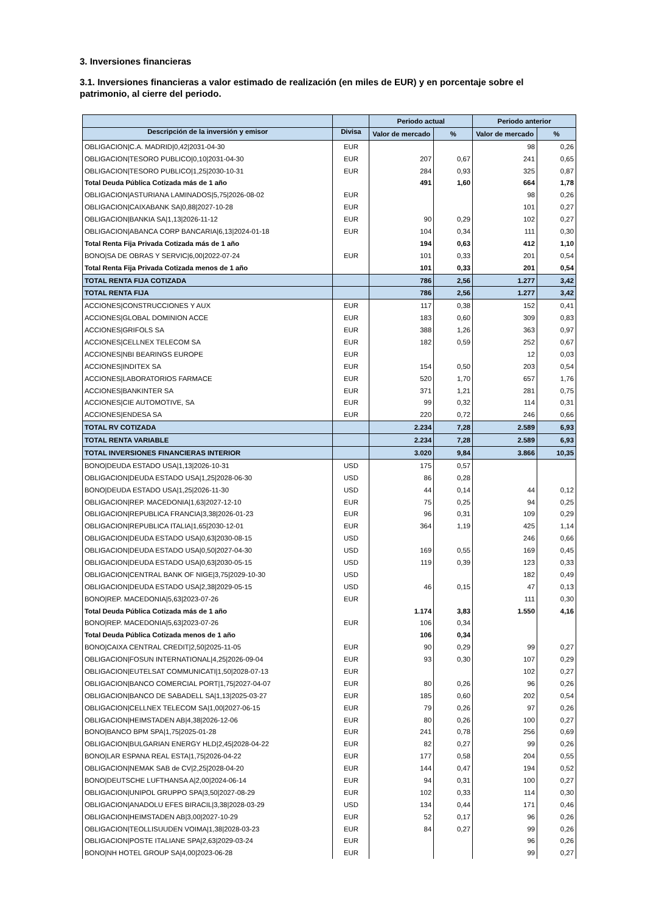3. Inversiones financieras
3.1. Inversiones financieras a valor estimado de realización (en miles de EUR) y en porcentaje sobre el patrimonio, al cierre del periodo.
| | | Periodo actual | | Periodo anterior | |
| --- | --- | --- | --- | --- | --- |
| Descripción de la inversión y emisor | Divisa | Valor de mercado | % | Valor de mercado | % |
| OBLIGACION/C.A. MADRID/0,42/2031-04-30 | EUR | | | 98 | 0,26 |
| OBLIGACION/TESORO PUBLICO/0,10/2031-04-30 | EUR | 207 | 0,67 | 241 | 0,65 |
| OBLIGACION/TESORO PUBLICO/1,25/2030-10-31 | EUR | 284 | 0,93 | 325 | 0,87 |
| Total Deuda Pública Cotizada más de 1 año | | 491 | 1,60 | 664 | 1,78 |
| OBLIGACION/ASTURIANA LAMINADOS/5,75/2026-08-02 | EUR | | | 98 | 0,26 |
| OBLIGACION/CAIXABANK SA/0,88/2027-10-28 | EUR | | | 101 | 0,27 |
| OBLIGACION/BANKIA SA/1,13/2026-11-12 | EUR | 90 | 0,29 | 102 | 0,27 |
| OBLIGACION/ABANCA CORP BANCARIA/6,13/2024-01-18 | EUR | 104 | 0,34 | 111 | 0,30 |
| Total Renta Fija Privada Cotizada más de 1 año | | 194 | 0,63 | 412 | 1,10 |
| BONO/SA DE OBRAS Y SERVIC/6,00/2022-07-24 | EUR | 101 | 0,33 | 201 | 0,54 |
| Total Renta Fija Privada Cotizada menos de 1 año | | 101 | 0,33 | 201 | 0,54 |
| TOTAL RENTA FIJA COTIZADA | | 786 | 2,56 | 1.277 | 3,42 |
| TOTAL RENTA FIJA | | 786 | 2,56 | 1.277 | 3,42 |
| ACCIONES/CONSTRUCCIONES Y AUX | EUR | 117 | 0,38 | 152 | 0,41 |
| ACCIONES/GLOBAL DOMINION ACCE | EUR | 183 | 0,60 | 309 | 0,83 |
| ACCIONES/GRIFOLS SA | EUR | 388 | 1,26 | 363 | 0,97 |
| ACCIONES/CELLNEX TELECOM SA | EUR | 182 | 0,59 | 252 | 0,67 |
| ACCIONES/NBI BEARINGS EUROPE | EUR | | | 12 | 0,03 |
| ACCIONES/INDITEX SA | EUR | 154 | 0,50 | 203 | 0,54 |
| ACCIONES/LABORATORIOS FARMACE | EUR | 520 | 1,70 | 657 | 1,76 |
| ACCIONES/BANKINTER SA | EUR | 371 | 1,21 | 281 | 0,75 |
| ACCIONES/CIE AUTOMOTIVE, SA | EUR | 99 | 0,32 | 114 | 0,31 |
| ACCIONES/ENDESA SA | EUR | 220 | 0,72 | 246 | 0,66 |
| TOTAL RV COTIZADA | | 2.234 | 7,28 | 2.589 | 6,93 |
| TOTAL RENTA VARIABLE | | 2.234 | 7,28 | 2.589 | 6,93 |
| TOTAL INVERSIONES FINANCIERAS INTERIOR | | 3.020 | 9,84 | 3.866 | 10,35 |
| BONO/DEUDA ESTADO USA/1,13/2026-10-31 | USD | 175 | 0,57 | | |
| OBLIGACION/DEUDA ESTADO USA/1,25/2028-06-30 | USD | 86 | 0,28 | | |
| BONO/DEUDA ESTADO USA/1,25/2026-11-30 | USD | 44 | 0,14 | 44 | 0,12 |
| OBLIGACION/REP. MACEDONIA/1,63/2027-12-10 | EUR | 75 | 0,25 | 94 | 0,25 |
| OBLIGACION/REPUBLICA FRANCIA/3,38/2026-01-23 | EUR | 96 | 0,31 | 109 | 0,29 |
| OBLIGACION/REPUBLICA ITALIA/1,65/2030-12-01 | EUR | 364 | 1,19 | 425 | 1,14 |
| OBLIGACION/DEUDA ESTADO USA/0,63/2030-08-15 | USD | | | 246 | 0,66 |
| OBLIGACION/DEUDA ESTADO USA/0,50/2027-04-30 | USD | 169 | 0,55 | 169 | 0,45 |
| OBLIGACION/DEUDA ESTADO USA/0,63/2030-05-15 | USD | 119 | 0,39 | 123 | 0,33 |
| OBLIGACION/CENTRAL BANK OF NIGE/3,75/2029-10-30 | USD | | | 182 | 0,49 |
| OBLIGACION/DEUDA ESTADO USA/2,38/2029-05-15 | USD | 46 | 0,15 | 47 | 0,13 |
| BONO/REP. MACEDONIA/5,63/2023-07-26 | EUR | | | 111 | 0,30 |
| Total Deuda Pública Cotizada más de 1 año | | 1.174 | 3,83 | 1.550 | 4,16 |
| BONO/REP. MACEDONIA/5,63/2023-07-26 | EUR | 106 | 0,34 | | |
| Total Deuda Pública Cotizada menos de 1 año | | 106 | 0,34 | | |
| BONO/CAIXA CENTRAL CREDIT/2,50/2025-11-05 | EUR | 90 | 0,29 | 99 | 0,27 |
| OBLIGACION/FOSUN INTERNATIONAL/4,25/2026-09-04 | EUR | 93 | 0,30 | 107 | 0,29 |
| OBLIGACION/EUTELSAT COMMUNICATI/1,50/2028-07-13 | EUR | | | 102 | 0,27 |
| OBLIGACION/BANCO COMERCIAL PORT/1,75/2027-04-07 | EUR | 80 | 0,26 | 96 | 0,26 |
| OBLIGACION/BANCO DE SABADELL SA/1,13/2025-03-27 | EUR | 185 | 0,60 | 202 | 0,54 |
| OBLIGACION/CELLNEX TELECOM SA/1,00/2027-06-15 | EUR | 79 | 0,26 | 97 | 0,26 |
| OBLIGACION/HEIMSTADEN AB/4,38/2026-12-06 | EUR | 80 | 0,26 | 100 | 0,27 |
| BONO/BANCO BPM SPA/1,75/2025-01-28 | EUR | 241 | 0,78 | 256 | 0,69 |
| OBLIGACION/BULGARIAN ENERGY HLD/2,45/2028-04-22 | EUR | 82 | 0,27 | 99 | 0,26 |
| BONO/LAR ESPANA REAL ESTA/1,75/2026-04-22 | EUR | 177 | 0,58 | 204 | 0,55 |
| OBLIGACION/NEMAK SAB de CV/2,25/2028-04-20 | EUR | 144 | 0,47 | 194 | 0,52 |
| BONO/DEUTSCHE LUFTHANSA A/2,00/2024-06-14 | EUR | 94 | 0,31 | 100 | 0,27 |
| OBLIGACION/UNIPOL GRUPPO SPA/3,50/2027-08-29 | EUR | 102 | 0,33 | 114 | 0,30 |
| OBLIGACION/ANADOLU EFES BIRACIL/3,38/2028-03-29 | USD | 134 | 0,44 | 171 | 0,46 |
| OBLIGACION/HEIMSTADEN AB/3,00/2027-10-29 | EUR | 52 | 0,17 | 96 | 0,26 |
| OBLIGACION/TEOLLISUUDEN VOIMA/1,38/2028-03-23 | EUR | 84 | 0,27 | 99 | 0,26 |
| OBLIGACION/POSTE ITALIANE SPA/2,63/2029-03-24 | EUR | | | 96 | 0,26 |
| BONO/NH HOTEL GROUP SA/4,00/2023-06-28 | EUR | | | 99 | 0,27 |